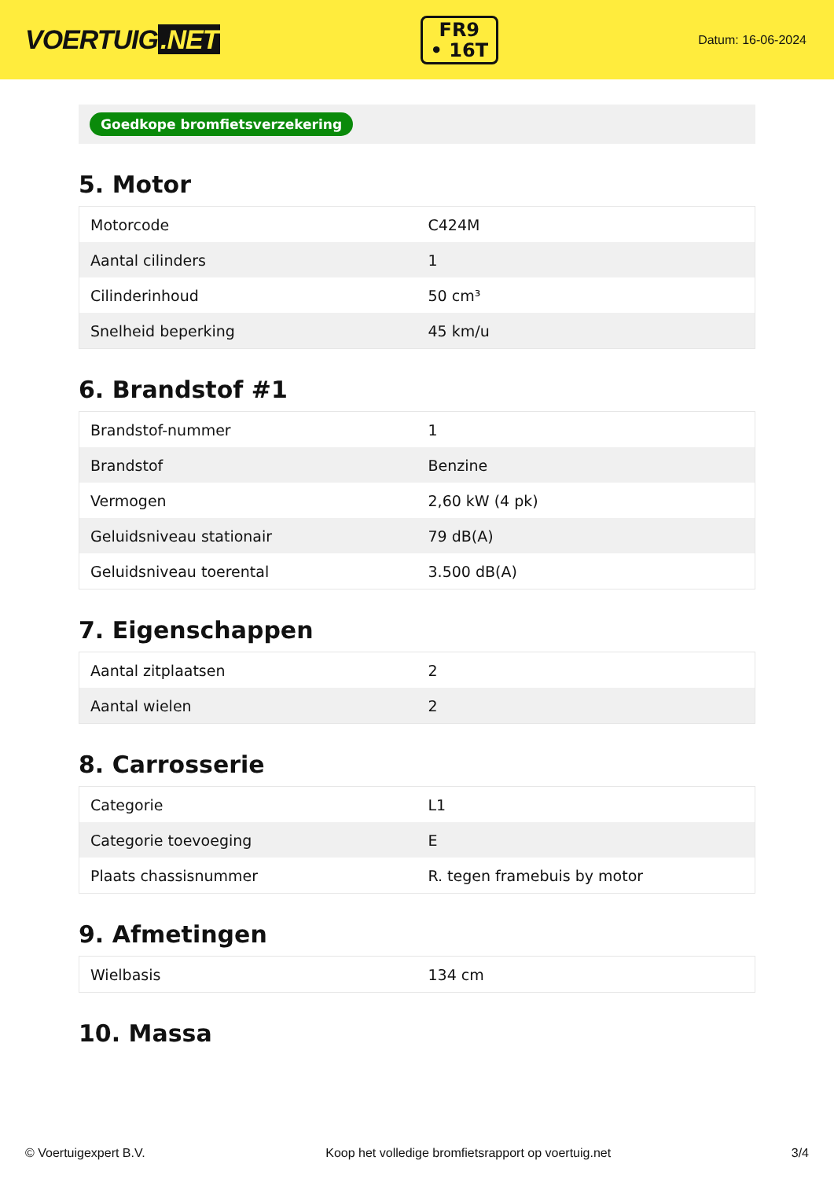VOERTUIG.NET
FR9
• 16T
Datum: 16-06-2024
Goedkope bromfietsverzekering
5. Motor
| Motorcode | C424M |
| Aantal cilinders | 1 |
| Cilinderinhoud | 50 cm³ |
| Snelheid beperking | 45 km/u |
6. Brandstof #1
| Brandstof-nummer | 1 |
| Brandstof | Benzine |
| Vermogen | 2,60 kW (4 pk) |
| Geluidsniveau stationair | 79 dB(A) |
| Geluidsniveau toerental | 3.500 dB(A) |
7. Eigenschappen
| Aantal zitplaatsen | 2 |
| Aantal wielen | 2 |
8. Carrosserie
| Categorie | L1 |
| Categorie toevoeging | E |
| Plaats chassisnummer | R. tegen framebuis by motor |
9. Afmetingen
| Wielbasis | 134 cm |
10. Massa
© Voertuigexpert B.V. Koop het volledige bromfietsrapport op voertuig.net 3/4